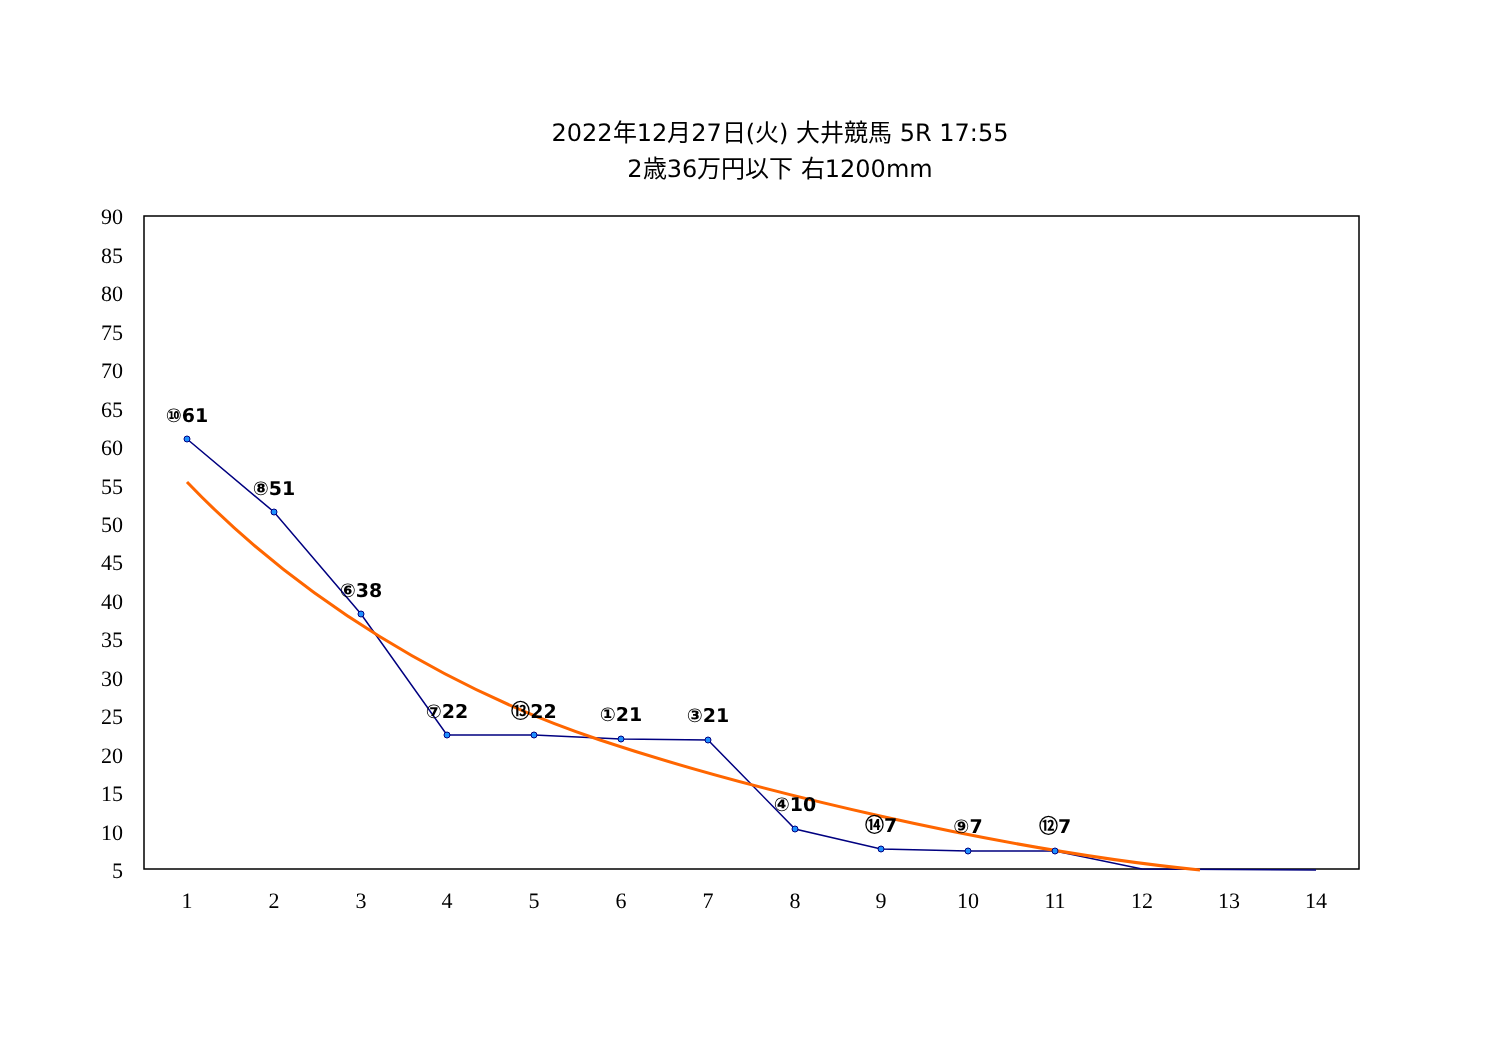2022年12月27日(火) 大井競馬 5R 17:55
2歳36万円以下 右1200mm
90
85
80
75
70
65
60
55
50
45
40
35
30
25
20
15
10
5
1
2
3
4
5
6
7
8
9
10
11
12
13
14
⑩61
⑧51
⑥38
⑦22
⑬22
①21
③21
④10
⑭7
⑨7
⑫7